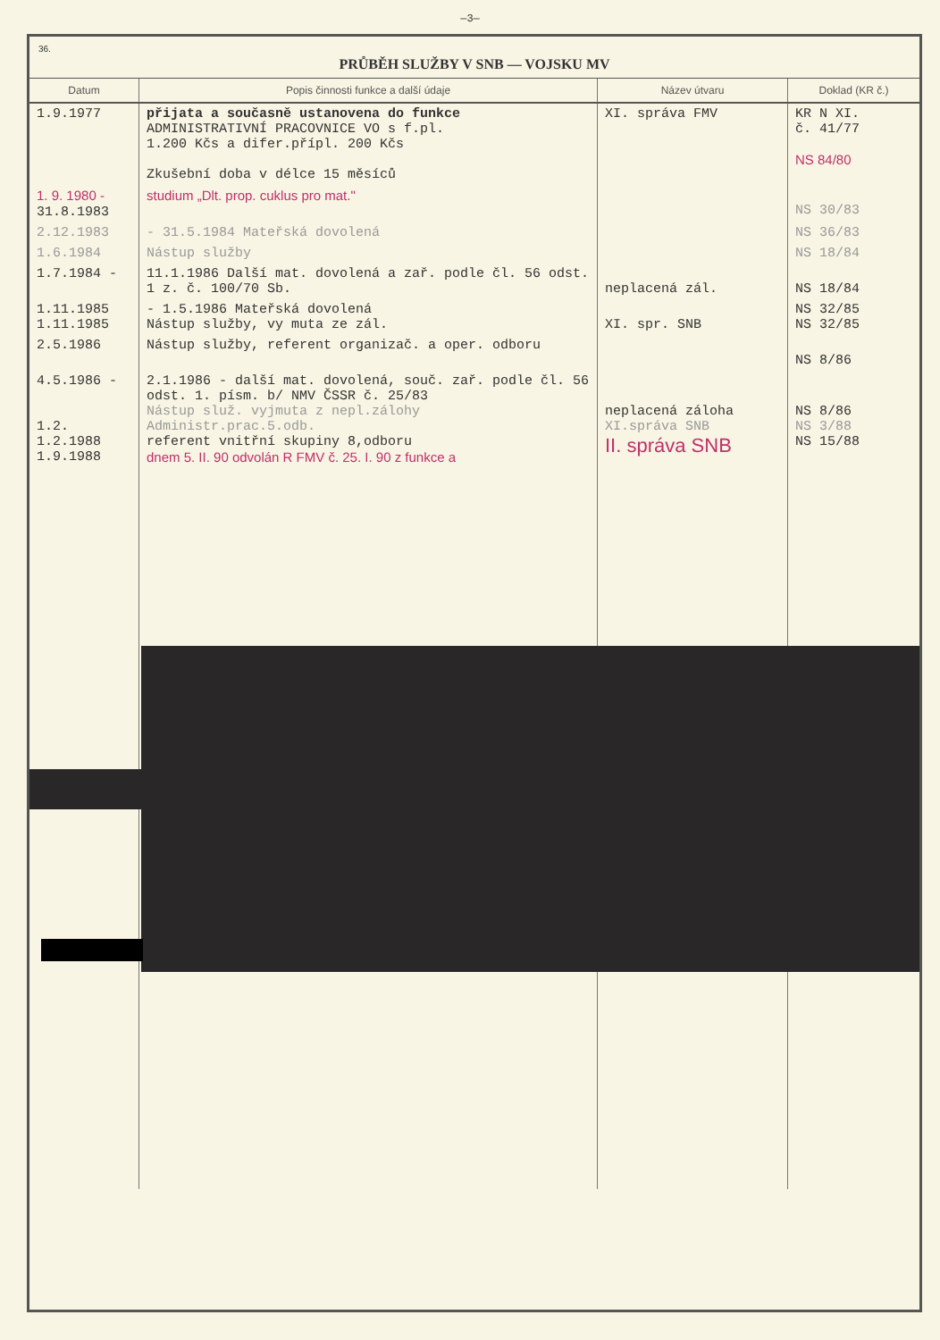—3—
36.
PRŮBĚH SLUŽBY V SNB — VOJSKU MV
| Datum | Popis činnosti funkce a další údaje | Název útvaru | Doklad (KR č.) |
| --- | --- | --- | --- |
| 1.9.1977 | přijata a současně ustanovena do funkce ADMINISTRATIVNÍ PRACOVNICE VO s f.pl. 1.200 Kčs a difer.přípl. 200 Kčs Zkušební doba v délce 15 měsíců | XI. správa FMV | KR N XI. č. 41/77 NS 84/80 |
| 1. 9. 1980 - 31.8.1983 | studium „Dlt. prop. cuklus pro mat." | | NS 30/83 |
| 2.12.1983 | - 31.5.1984 Mateřská dovolená | | NS 36/83 |
| 1.6.1984 | Nástup služby | | NS 18/84 |
| 1.7.1984 - | 11.1.1986 Další mat. dovolená a zař. podle čl. 56 odst. 1 z. č. 100/70 Sb. | neplacená zál. | NS 18/84 |
| 1.11.1985 1.11.1985 | - 1.5.1986 Mateřská dovolená Nástup služby, vy muta ze zál. | XI. spr. SNB | NS 32/85 NS 32/85 |
| 2.5.1986 | Nástup služby, referent organizač. a oper. odboru | | NS 8/86 |
| 4.5.1986 - 1.2. 1.2.1988 1.9.1988 | 2.1.1986 - další mat. dovolená, souč. zař. podle čl. 56 odst. 1. písm. b/ NMV ČSSR č. 25/83 Nástup služ. vyjmuta z nepl.zálohy Administr.prac.5.odb. referent vnitřní skupiny 8,odboru dnem 5. II. 90 odvolán R FMV č. 25. I. 90 z funkce a | neplacená záloha XI.správa SNB II. správa SNB | NS 8/86 NS 3/88 NS 15/88 |